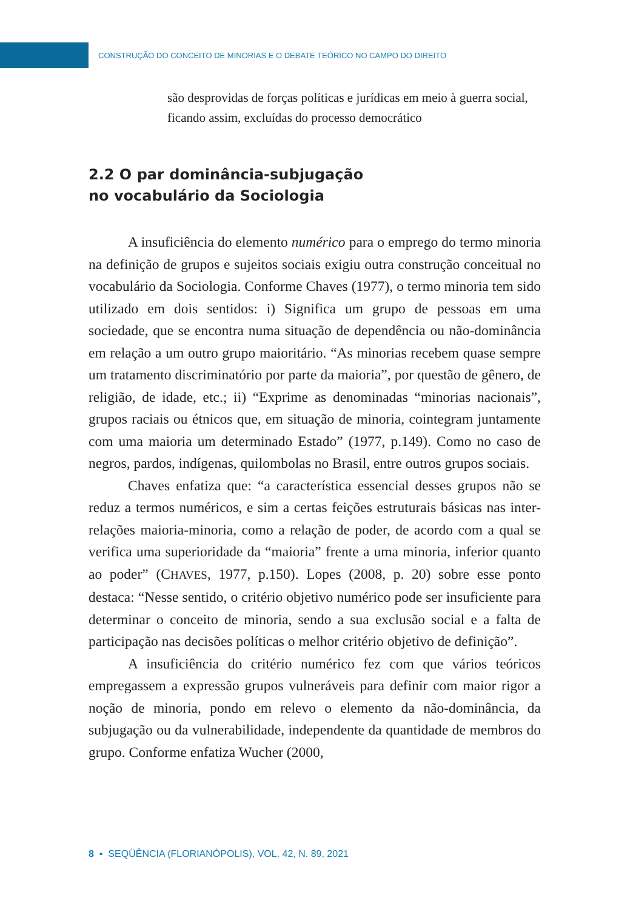CONSTRUÇÃO DO CONCEITO DE MINORIAS E O DEBATE TEÓRICO NO CAMPO DO DIREITO
são desprovidas de forças políticas e jurídicas em meio à guerra social, ficando assim, excluídas do processo democrático
2.2 O par dominância-subjugação
no vocabulário da Sociologia
A insuficiência do elemento numérico para o emprego do termo minoria na definição de grupos e sujeitos sociais exigiu outra construção conceitual no vocabulário da Sociologia. Conforme Chaves (1977), o termo minoria tem sido utilizado em dois sentidos: i) Significa um grupo de pessoas em uma sociedade, que se encontra numa situação de dependência ou não-dominância em relação a um outro grupo maioritário. “As minorias recebem quase sempre um tratamento discriminatório por parte da maioria”, por questão de gênero, de religião, de idade, etc.; ii) “Exprime as denominadas “minorias nacionais”, grupos raciais ou étnicos que, em situação de minoria, cointegram juntamente com uma maioria um determinado Estado” (1977, p.149). Como no caso de negros, pardos, indígenas, quilombolas no Brasil, entre outros grupos sociais.
Chaves enfatiza que: “a característica essencial desses grupos não se reduz a termos numéricos, e sim a certas feições estruturais básicas nas inter-relações maioria-minoria, como a relação de poder, de acordo com a qual se verifica uma superioridade da “maioria” frente a uma minoria, inferior quanto ao poder” (CHAVES, 1977, p.150). Lopes (2008, p. 20) sobre esse ponto destaca: “Nesse sentido, o critério objetivo numérico pode ser insuficiente para determinar o conceito de minoria, sendo a sua exclusão social e a falta de participação nas decisões políticas o melhor critério objetivo de definição”.
A insuficiência do critério numérico fez com que vários teóricos empregassem a expressão grupos vulneráveis para definir com maior rigor a noção de minoria, pondo em relevo o elemento da não-dominância, da subjugação ou da vulnerabilidade, independente da quantidade de membros do grupo. Conforme enfatiza Wucher (2000,
8 ▪ SEQÜÊNCIA (FLORIANÓPOLIS), VOL. 42, N. 89, 2021